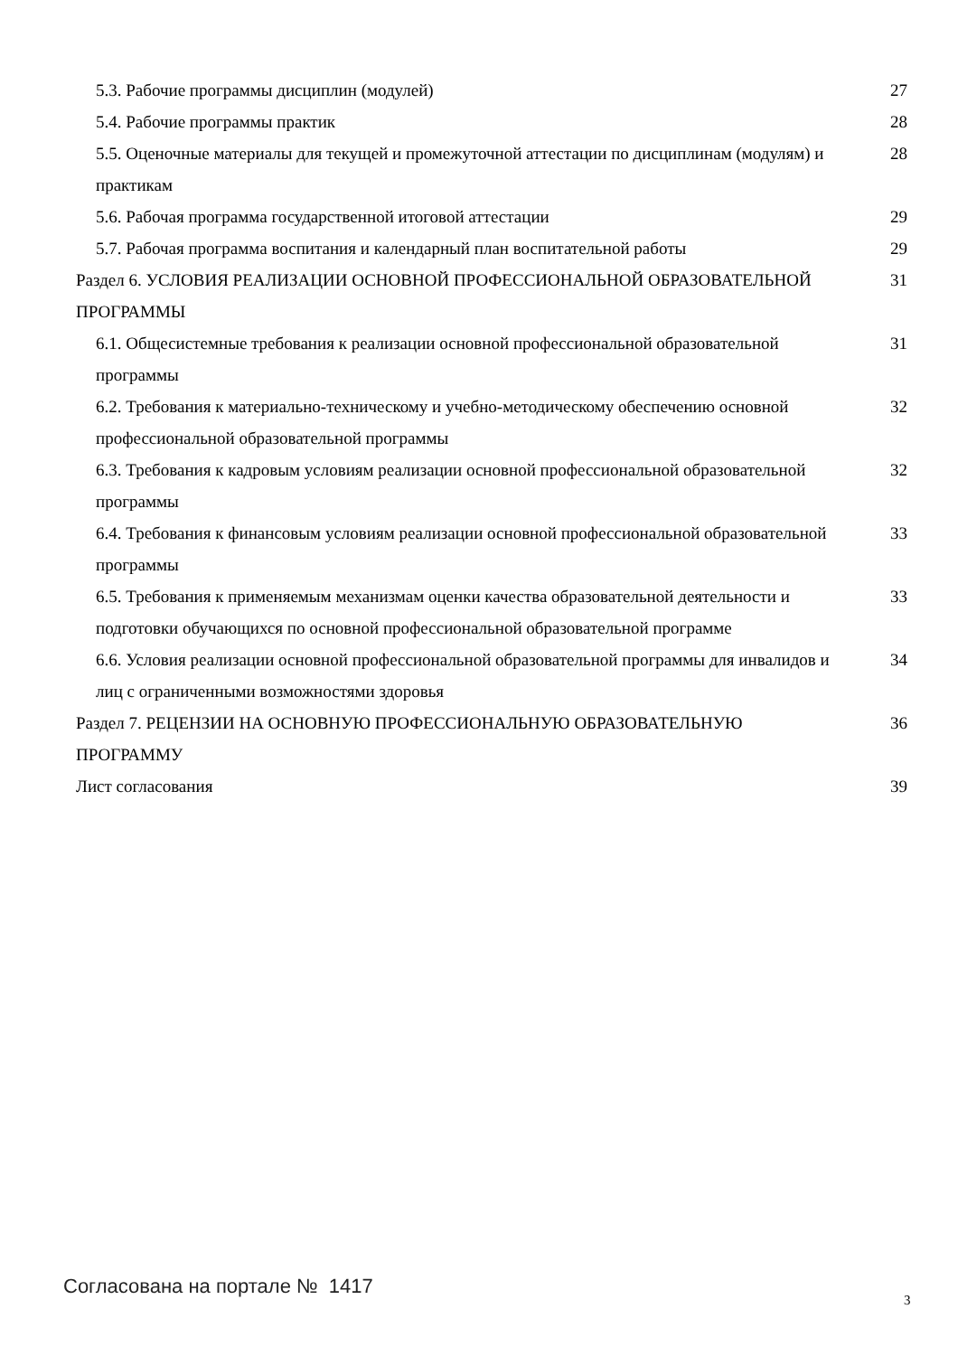5.3. Рабочие программы дисциплин (модулей) 27
5.4. Рабочие программы практик 28
5.5. Оценочные материалы для текущей и промежуточной аттестации по дисциплинам (модулям) и практикам 28
5.6. Рабочая программа государственной итоговой аттестации 29
5.7. Рабочая программа воспитания и календарный план воспитательной работы 29
Раздел 6. УСЛОВИЯ РЕАЛИЗАЦИИ ОСНОВНОЙ ПРОФЕССИОНАЛЬНОЙ ОБРАЗОВАТЕЛЬНОЙ ПРОГРАММЫ 31
6.1. Общесистемные требования к реализации основной профессиональной образовательной программы 31
6.2. Требования к материально-техническому и учебно-методическому обеспечению основной профессиональной образовательной программы 32
6.3. Требования к кадровым условиям реализации основной профессиональной образовательной программы 32
6.4. Требования к финансовым условиям реализации основной профессиональной образовательной программы 33
6.5. Требования к применяемым механизмам оценки качества образовательной деятельности и подготовки обучающихся по основной профессиональной образовательной программе 33
6.6. Условия реализации основной профессиональной образовательной программы для инвалидов и лиц с ограниченными возможностями здоровья 34
Раздел 7. РЕЦЕНЗИИ НА ОСНОВНУЮ ПРОФЕССИОНАЛЬНУЮ ОБРАЗОВАТЕЛЬНУЮ ПРОГРАММУ 36
Лист согласования 39
Согласована на портале № 1417
3